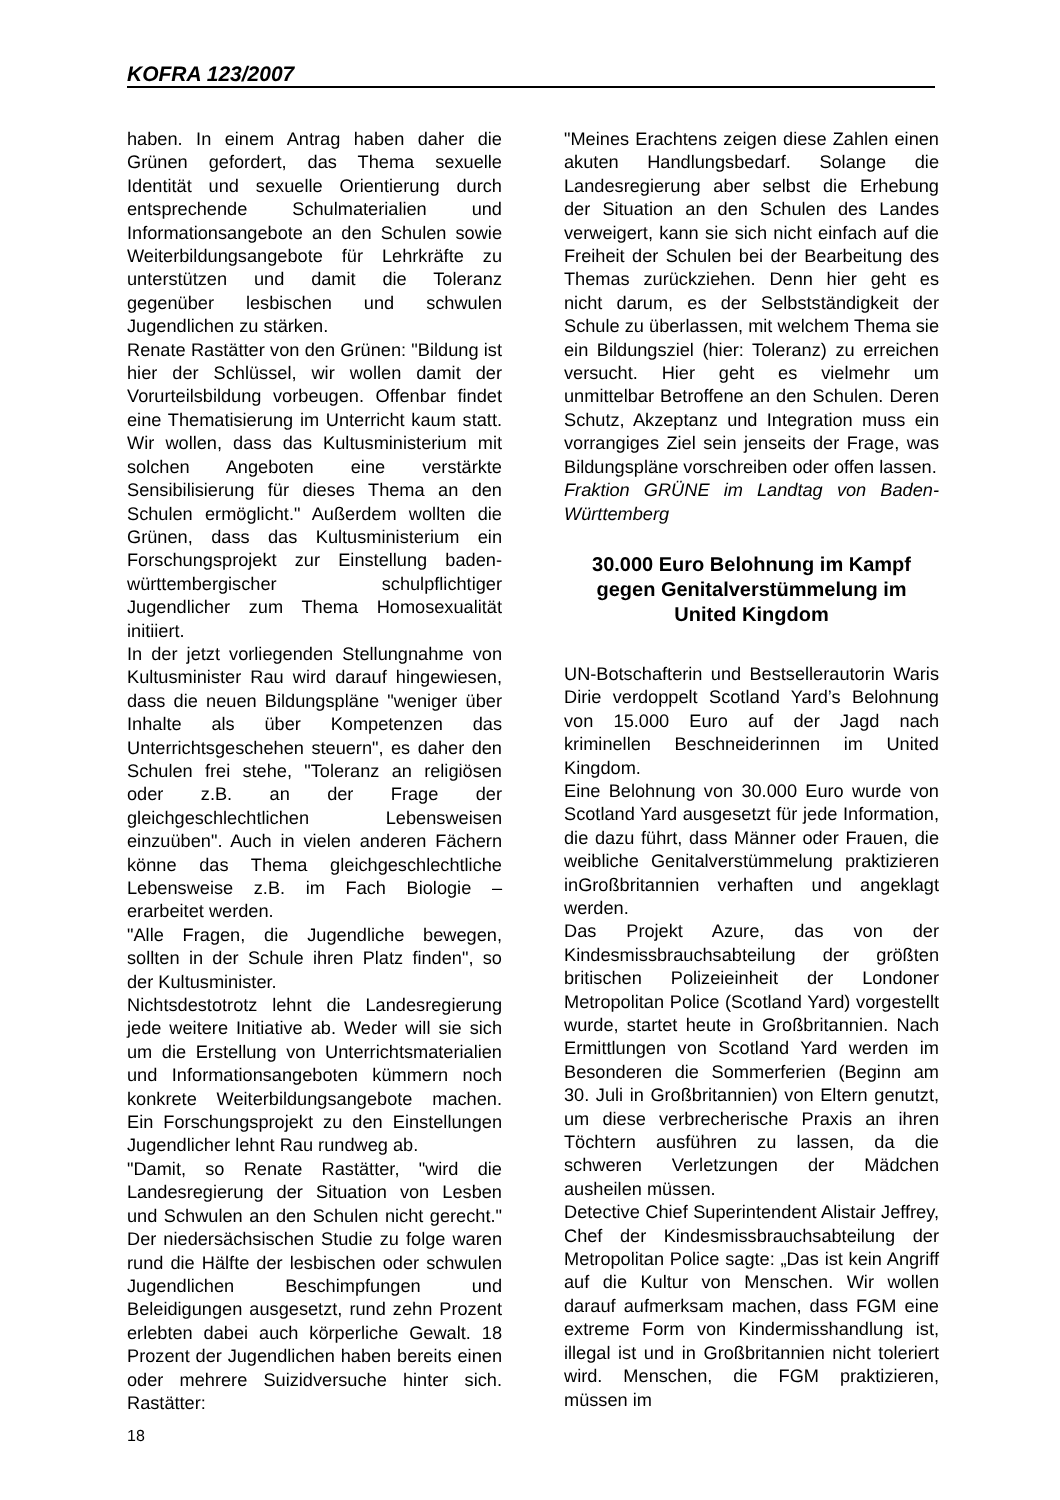KOFRA 123/2007
haben. In einem Antrag haben daher die Grünen gefordert, das Thema sexuelle Identität und sexuelle Orientierung durch entsprechende Schulmaterialien und Informationsangebote an den Schulen sowie Weiterbildungsangebote für Lehrkräfte zu unterstützen und damit die Toleranz gegenüber lesbischen und schwulen Jugendlichen zu stärken.
Renate Rastätter von den Grünen: "Bildung ist hier der Schlüssel, wir wollen damit der Vorurteilsbildung vorbeugen. Offenbar findet eine Thematisierung im Unterricht kaum statt. Wir wollen, dass das Kultusministerium mit solchen Angeboten eine verstärkte Sensibilisierung für dieses Thema an den Schulen ermöglicht." Außerdem wollten die Grünen, dass das Kultusministerium ein Forschungsprojekt zur Einstellung baden-württembergischer schulpflichtiger Jugendlicher zum Thema Homosexualität initiiert.
In der jetzt vorliegenden Stellungnahme von Kultusminister Rau wird darauf hingewiesen, dass die neuen Bildungspläne "weniger über Inhalte als über Kompetenzen das Unterrichtsgeschehen steuern", es daher den Schulen frei stehe, "Toleranz an religiösen oder z.B. an der Frage der gleichgeschlechtlichen Lebensweisen einzuüben". Auch in vielen anderen Fächern könne das Thema gleichgeschlechtliche Lebensweise z.B. im Fach Biologie – erarbeitet werden.
"Alle Fragen, die Jugendliche bewegen, sollten in der Schule ihren Platz finden", so der Kultusminister.
Nichtsdestotrotz lehnt die Landesregierung jede weitere Initiative ab. Weder will sie sich um die Erstellung von Unterrichtsmaterialien und Informationsangeboten kümmern noch konkrete Weiterbildungsangebote machen. Ein Forschungsprojekt zu den Einstellungen Jugendlicher lehnt Rau rundweg ab.
"Damit, so Renate Rastätter, "wird die Landesregierung der Situation von Lesben und Schwulen an den Schulen nicht gerecht." Der niedersächsischen Studie zu folge waren rund die Hälfte der lesbischen oder schwulen Jugendlichen Beschimpfungen und Beleidigungen ausgesetzt, rund zehn Prozent erlebten dabei auch körperliche Gewalt. 18 Prozent der Jugendlichen haben bereits einen oder mehrere Suizidversuche hinter sich. Rastätter:
"Meines Erachtens zeigen diese Zahlen einen akuten Handlungsbedarf. Solange die Landesregierung aber selbst die Erhebung der Situation an den Schulen des Landes verweigert, kann sie sich nicht einfach auf die Freiheit der Schulen bei der Bearbeitung des Themas zurückziehen. Denn hier geht es nicht darum, es der Selbstständigkeit der Schule zu überlassen, mit welchem Thema sie ein Bildungsziel (hier: Toleranz) zu erreichen versucht. Hier geht es vielmehr um unmittelbar Betroffene an den Schulen. Deren Schutz, Akzeptanz und Integration muss ein vorrangiges Ziel sein jenseits der Frage, was Bildungspläne vorschreiben oder offen lassen.
Fraktion GRÜNE im Landtag von Baden-Württemberg
30.000 Euro Belohnung im Kampf gegen Genitalverstümmelung im United Kingdom
UN-Botschafterin und Bestsellerautorin Waris Dirie verdoppelt Scotland Yard’s Belohnung von 15.000 Euro auf der Jagd nach kriminellen Beschneiderinnen im United Kingdom.
Eine Belohnung von 30.000 Euro wurde von Scotland Yard ausgesetzt für jede Information, die dazu führt, dass Männer oder Frauen, die weibliche Genitalverstümmelung praktizieren inGroßbritannien verhaften und angeklagt werden.
Das Projekt Azure, das von der Kindesmissbrauchsabteilung der größten britischen Polizeieinheit der Londoner Metropolitan Police (Scotland Yard) vorgestellt wurde, startet heute in Großbritannien. Nach Ermittlungen von Scotland Yard werden im Besonderen die Sommerferien (Beginn am 30. Juli in Großbritannien) von Eltern genutzt, um diese verbrecherische Praxis an ihren Töchtern ausführen zu lassen, da die schweren Verletzungen der Mädchen ausheilen müssen.
Detective Chief Superintendent Alistair Jeffrey, Chef der Kindesmissbrauchsabteilung der Metropolitan Police sagte: „Das ist kein Angriff auf die Kultur von Menschen. Wir wollen darauf aufmerksam machen, dass FGM eine extreme Form von Kindermisshandlung ist, illegal ist und in Großbritannien nicht toleriert wird. Menschen, die FGM praktizieren, müssen im
18